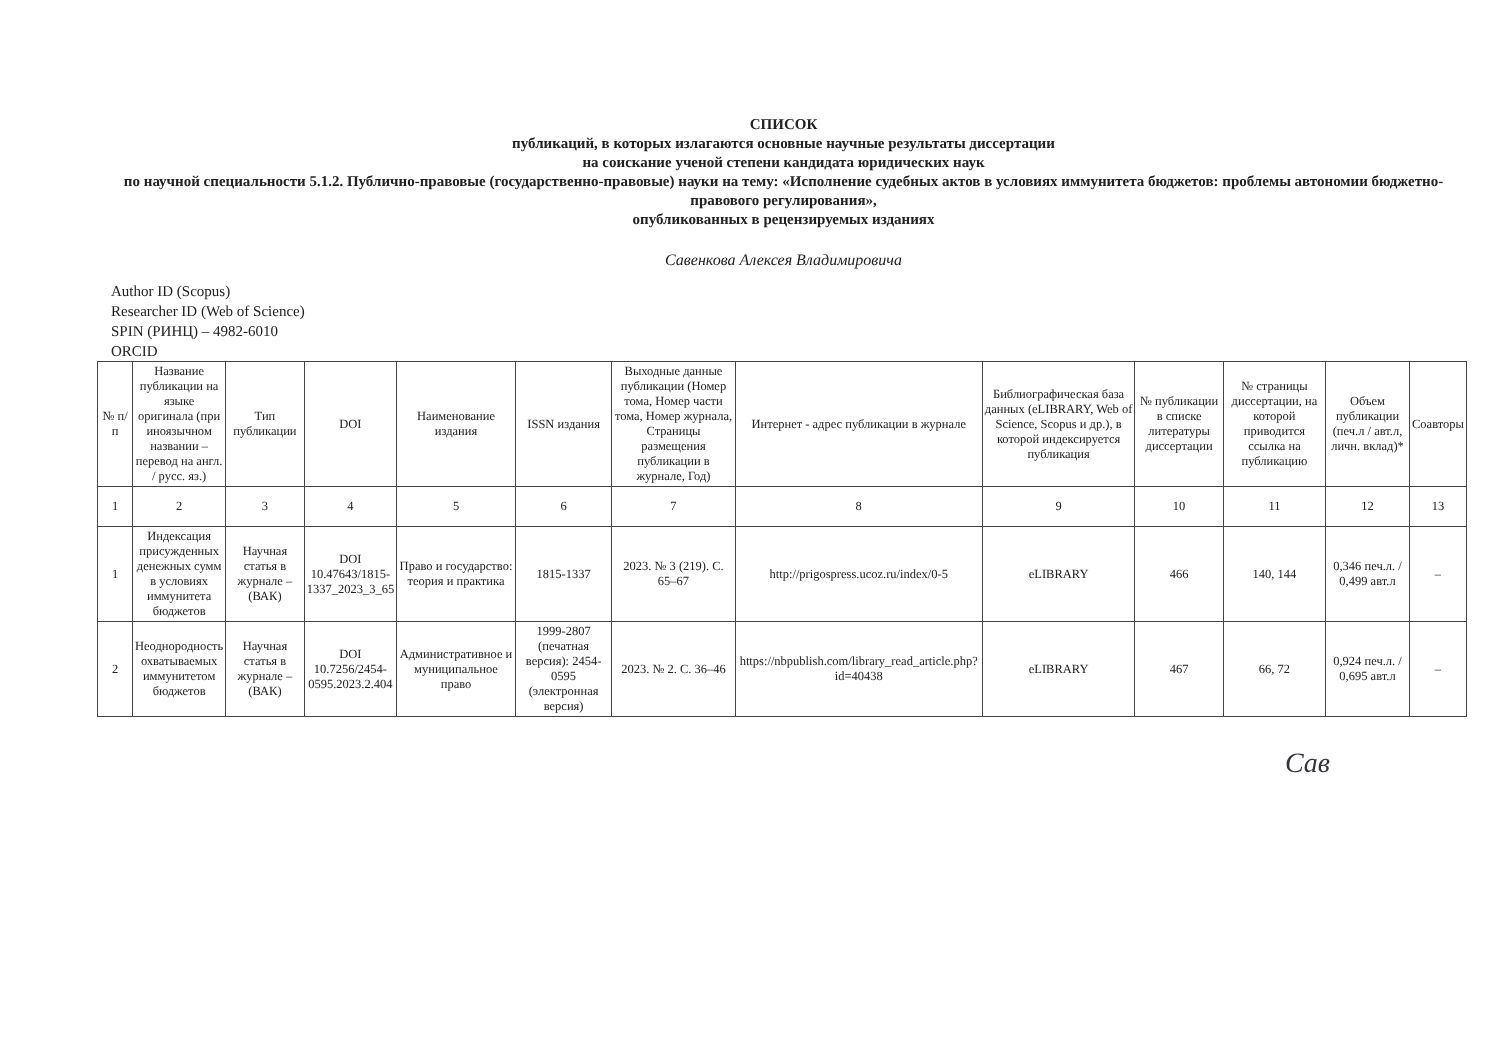СПИСОК
публикаций, в которых излагаются основные научные результаты диссертации
на соискание ученой степени кандидата юридических наук
по научной специальности 5.1.2. Публично-правовые (государственно-правовые) науки на тему: «Исполнение судебных актов в условиях иммунитета бюджетов: проблемы автономии бюджетно-правового регулирования»,
опубликованных в рецензируемых изданиях
Савенкова Алексея Владимировича
Author ID (Scopus)
Researcher ID (Web of Science)
SPIN (РИНЦ) – 4982-6010
ORCID
| № п/п | Название публикации на языке оригинала (при иноязычном названии – перевод на англ. / русс. яз.) | Тип публикации | DOI | Наименование издания | ISSN издания | Выходные данные публикации (Номер тома, Номер части тома, Номер журнала, Страницы размещения публикации в журнале, Год) | Интернет - адрес публикации в журнале | Библиографическая база данных (eLIBRARY, Web of Science, Scopus и др.), в которой индексируется публикация | № публикации в списке литературы диссертации | № страницы диссертации, на которой приводится ссылка на публикацию | Объем публикации (печ.л / авт.л, личн. вклад)* | Соавторы |
| --- | --- | --- | --- | --- | --- | --- | --- | --- | --- | --- | --- | --- |
| 1 | 2 | 3 | 4 | 5 | 6 | 7 | 8 | 9 | 10 | 11 | 12 | 13 |
| 1 | Индексация присужденных денежных сумм в условиях иммунитета бюджетов | Научная статья в журнале – (ВАК) | DOI 10.47643/1815-1337_2023_3_65 | Право и государство: теория и практика | 1815-1337 | 2023. № 3 (219). С. 65–67 | http://prigospress.ucoz.ru/index/0-5 | eLIBRARY | 466 | 140, 144 | 0,346 печ.л. / 0,499 авт.л | – |
| 2 | Неоднородность охватываемых иммунитетом бюджетов | Научная статья в журнале – (ВАК) | DOI 10.7256/2454-0595.2023.2.404 | Административное и муниципальное право | 1999-2807 (печатная версия): 2454-0595 (электронная версия) | 2023. № 2. С. 36–46 | https://nbpublish.com/library_read_article.php?id=40438 | eLIBRARY | 467 | 66, 72 | 0,924 печ.л. / 0,695 авт.л | – |
Сав